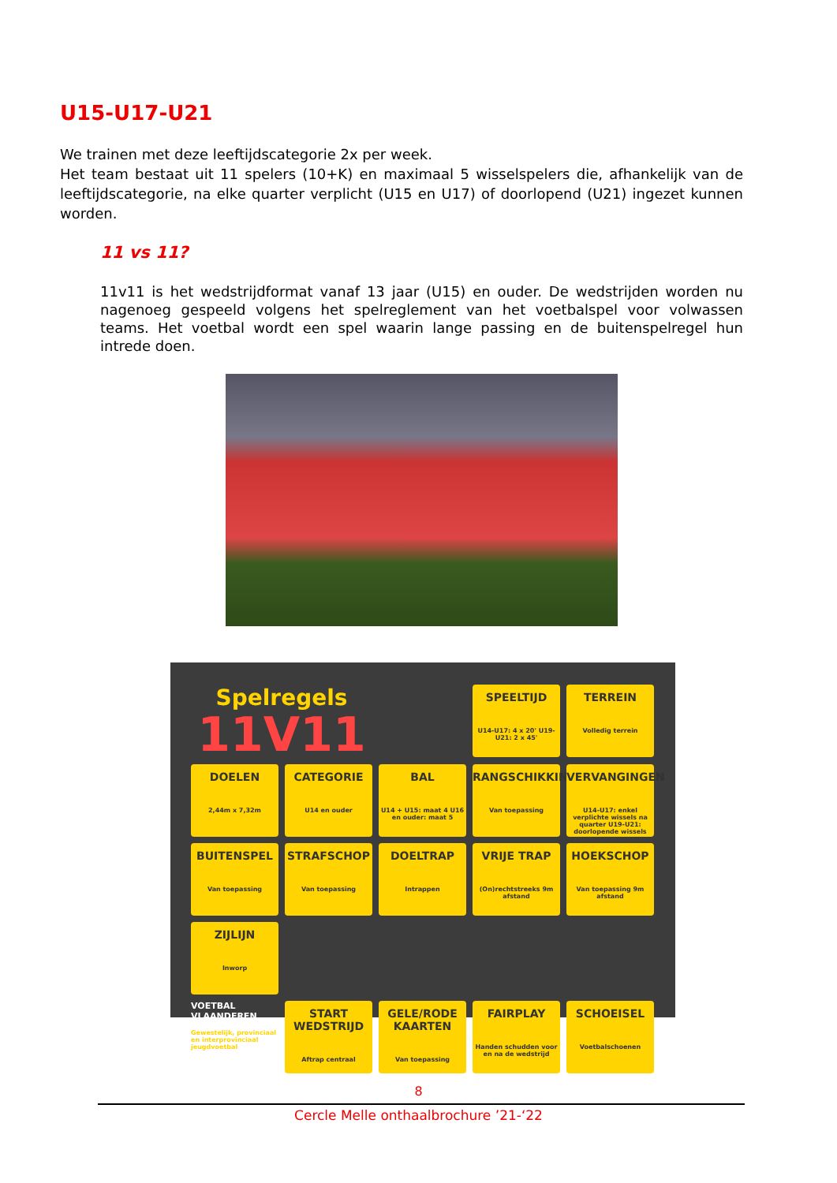U15-U17-U21
We trainen met deze leeftijdscategorie 2x per week.
Het team bestaat uit 11 spelers (10+K) en maximaal 5 wisselspelers die, afhankelijk van de leeftijdscategorie, na elke quarter verplicht (U15 en U17) of doorlopend (U21) ingezet kunnen worden.
11 vs 11?
11v11 is het wedstrijdformat vanaf 13 jaar (U15) en ouder. De wedstrijden worden nu nagenoeg gespeeld volgens het spelreglement van het voetbalspel voor volwassen teams. Het voetbal wordt een spel waarin lange passing en de buitenspelregel hun intrede doen.
Spelregels
11V11
SPEELTIJD
U14-U17: 4 x 20' U19-U21: 2 x 45'
TERREIN
Volledig terrein
DOELEN
2,44m x 7,32m
CATEGORIE
U14 en ouder
BAL
U14 + U15: maat 4 U16 en ouder: maat 5
RANGSCHIKKING
Van toepassing
VERVANGINGEN
U14-U17: enkel verplichte wissels na quarter U19-U21: doorlopende wissels
BUITENSPEL
Van toepassing
STRAFSCHOP
Van toepassing
DOELTRAP
Intrappen
VRIJE TRAP
(On)rechtstreeks 9m afstand
HOEKSCHOP
Van toepassing 9m afstand
ZIJLIJN
Inworp
VOETBAL VLAANDEREN
Gewestelijk, provinciaal en interprovinciaal jeugdvoetbal
START WEDSTRIJD
Aftrap centraal
GELE/RODE KAARTEN
Van toepassing
FAIRPLAY
Handen schudden voor en na de wedstrijd
SCHOEISEL
Voetbalschoenen
8
Cercle Melle onthaalbrochure ’21-‘22